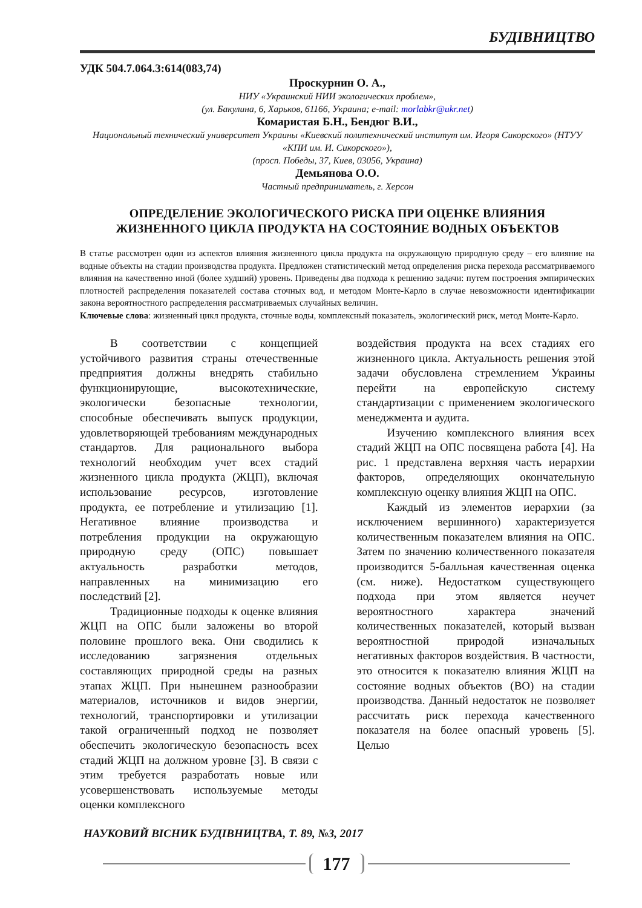БУДІВНИЦТВО
УДК 504.7.064.3:614(083,74)
Проскурнин О. А.,
НИУ «Украинский НИИ экологических проблем»,
(ул. Бакулина, 6, Харьков, 61166, Украина; e-mail: morlabkr@ukr.net)
Комаристая Б.Н., Бендюг В.И.,
Национальный технический университет Украины «Киевский политехнический институт им. Игоря Сикорского» (НТУУ «КПИ им. И. Сикорского»),
(просп. Победы, 37, Киев, 03056, Украина)
Демьянова О.О.
Частный предприниматель, г. Херсон
ОПРЕДЕЛЕНИЕ ЭКОЛОГИЧЕСКОГО РИСКА ПРИ ОЦЕНКЕ ВЛИЯНИЯ
ЖИЗНЕННОГО ЦИКЛА ПРОДУКТА НА СОСТОЯНИЕ ВОДНЫХ ОБЪЕКТОВ
В статье рассмотрен один из аспектов влияния жизненного цикла продукта на окружающую природную среду – его влияние на водные объекты на стадии производства продукта. Предложен статистический метод определения риска перехода рассматриваемого влияния на качественно иной (более худший) уровень. Приведены два подхода к решению задачи: путем построения эмпирических плотностей распределения показателей состава сточных вод, и методом Монте-Карло в случае невозможности идентификации закона вероятностного распределения рассматриваемых случайных величин.
Ключевые слова: жизненный цикл продукта, сточные воды, комплексный показатель, экологический риск, метод Монте-Карло.
В соответствии с концепцией устойчивого развития страны отечественные предприятия должны внедрять стабильно функционирующие, высокотехнические, экологически безопасные технологии, способные обеспечивать выпуск продукции, удовлетворяющей требованиям международных стандартов. Для рационального выбора технологий необходим учет всех стадий жизненного цикла продукта (ЖЦП), включая использование ресурсов, изготовление продукта, ее потребление и утилизацию [1]. Негативное влияние производства и потребления продукции на окружающую природную среду (ОПС) повышает актуальность разработки методов, направленных на минимизацию его последствий [2].
Традиционные подходы к оценке влияния ЖЦП на ОПС были заложены во второй половине прошлого века. Они сводились к исследованию загрязнения отдельных составляющих природной среды на разных этапах ЖЦП. При нынешнем разнообразии материалов, источников и видов энергии, технологий, транспортировки и утилизации такой ограниченный подход не позволяет обеспечить экологическую безопасность всех стадий ЖЦП на должном уровне [3]. В связи с этим требуется разработать новые или усовершенствовать используемые методы оценки комплексного
воздействия продукта на всех стадиях его жизненного цикла. Актуальность решения этой задачи обусловлена стремлением Украины перейти на европейскую систему стандартизации с применением экологического менеджмента и аудита.
Изучению комплексного влияния всех стадий ЖЦП на ОПС посвящена работа [4]. На рис. 1 представлена верхняя часть иерархии факторов, определяющих окончательную комплексную оценку влияния ЖЦП на ОПС.
Каждый из элементов иерархии (за исключением вершинного) характеризуется количественным показателем влияния на ОПС. Затем по значению количественного показателя производится 5-балльная качественная оценка (см. ниже). Недостатком существующего подхода при этом является неучет вероятностного характера значений количественных показателей, который вызван вероятностной природой изначальных негативных факторов воздействия. В частности, это относится к показателю влияния ЖЦП на состояние водных объектов (ВО) на стадии производства. Данный недостаток не позволяет рассчитать риск перехода качественного показателя на более опасный уровень [5]. Целью
НАУКОВИЙ ВІСНИК БУДІВНИЦТВА, Т. 89, №3, 2017
177